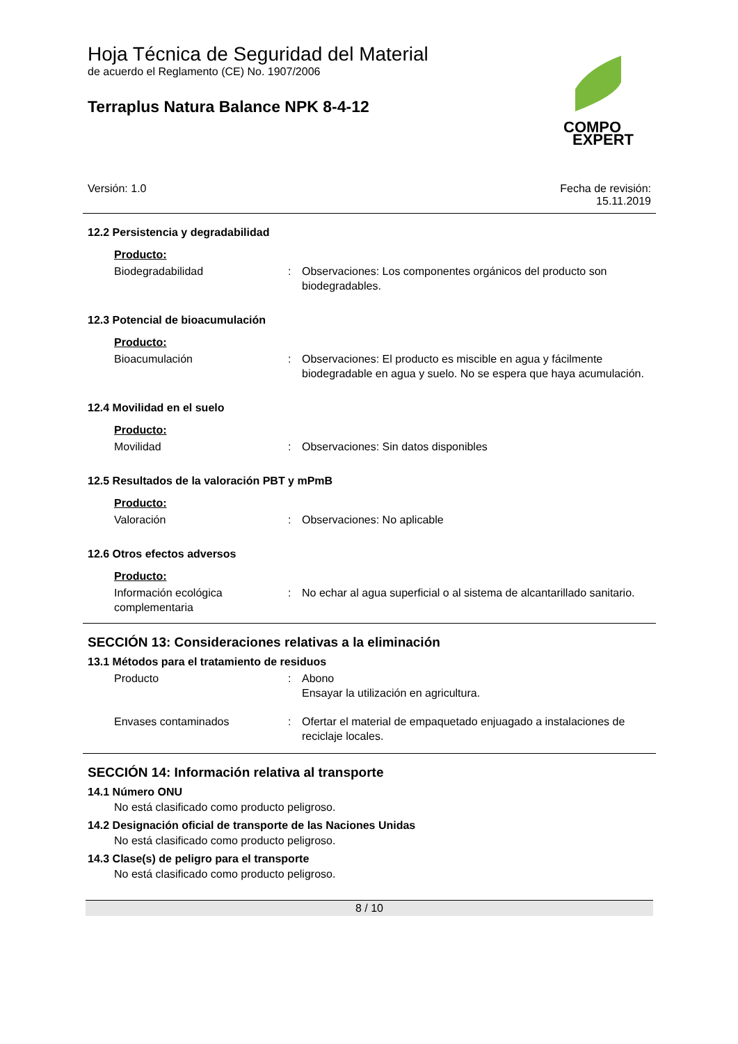COMPO
EXPERT
Hoja Técnica de Seguridad del Material
de acuerdo el Reglamento (CE) No. 1907/2006
Terraplus Natura Balance NPK 8-4-12
Versión: 1.0 Fecha de revisión:
15.11.2019
12.2 Persistencia y degradabilidad
Producto:
Biodegradabilidad: Observaciones: Los componentes orgánicos del producto son biodegradables.
12.3 Potencial de bioacumulación
Producto:
Bioacumulación: Observaciones: El producto es miscible en agua y fácilmente biodegradable en agua y suelo. No se espera que haya acumulación.
12.4 Movilidad en el suelo
Producto:
Movilidad: Observaciones: Sin datos disponibles
12.5 Resultados de la valoración PBT y mPmB
Producto:
Valoración: Observaciones: No aplicable
12.6 Otros efectos adversos
Producto:
Información ecológica complementaria: No echar al agua superficial o al sistema de alcantarillado sanitario.
SECCIÓN 13: Consideraciones relativas a la eliminación
13.1 Métodos para el tratamiento de residuos
Producto: Abono
Ensayar la utilización en agricultura.
Envases contaminados: Ofertar el material de empaquetado enjuagado a instalaciones de reciclaje locales.
SECCIÓN 14: Información relativa al transporte
14.1 Número ONU
No está clasificado como producto peligroso.
14.2 Designación oficial de transporte de las Naciones Unidas
No está clasificado como producto peligroso.
14.3 Clase(s) de peligro para el transporte
No está clasificado como producto peligroso.
8 / 10